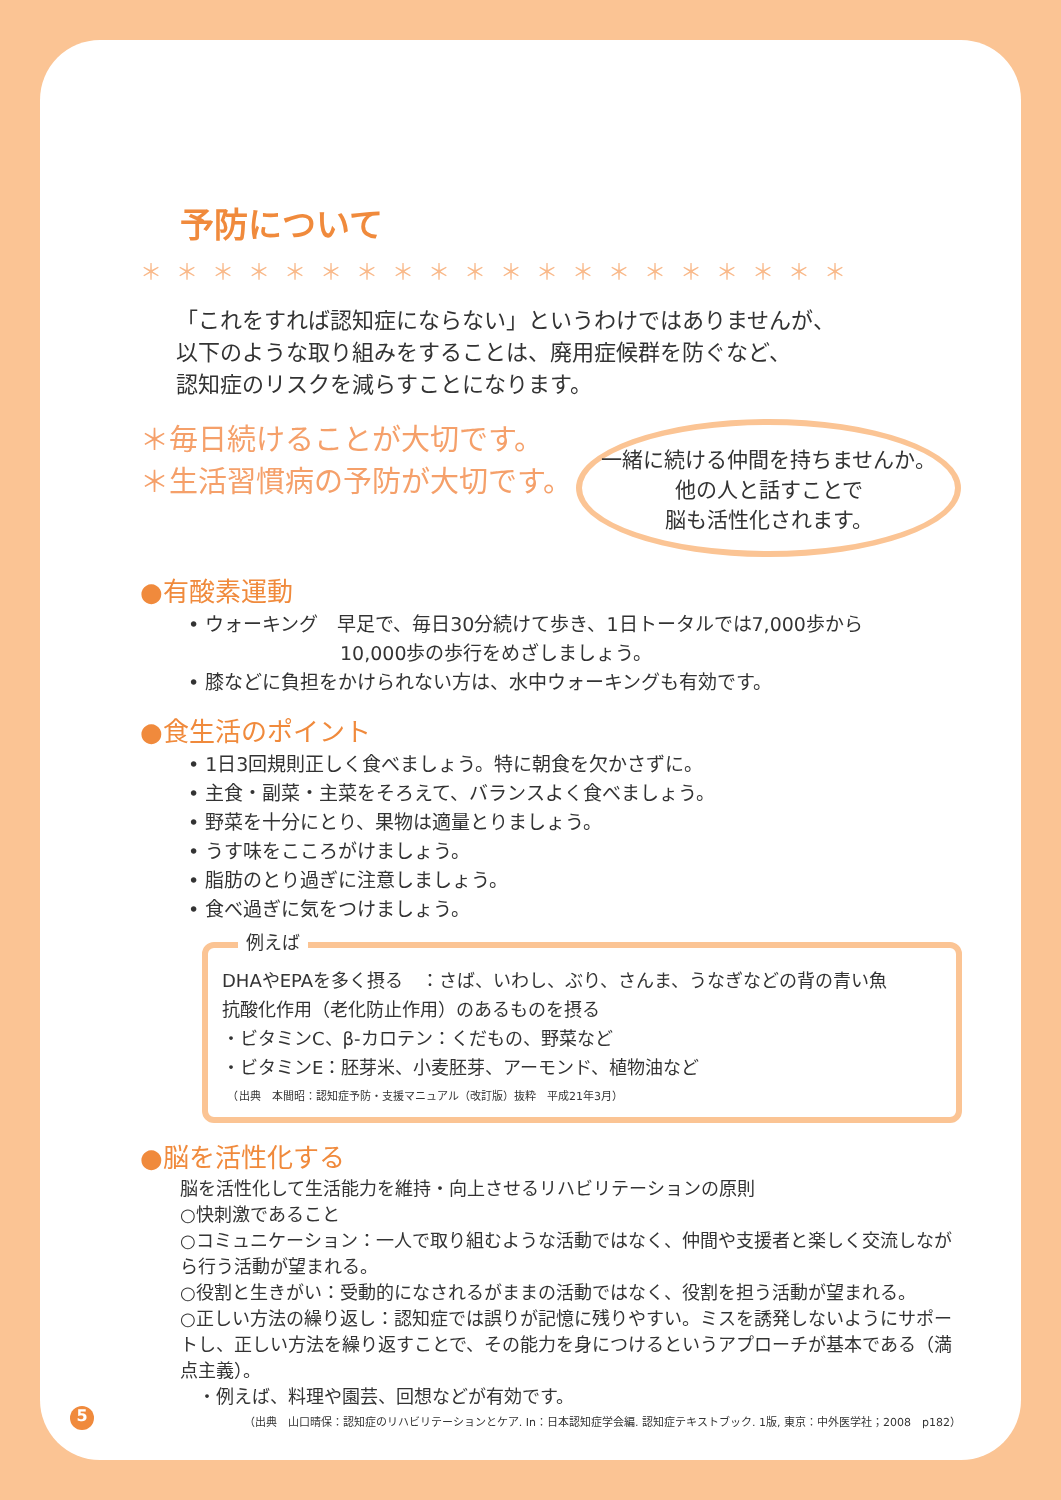予防について
＊＊＊＊＊＊＊＊＊＊＊＊＊＊＊＊＊＊＊＊
「これをすれば認知症にならない」というわけではありませんが、
以下のような取り組みをすることは、廃用症候群を防ぐなど、
認知症のリスクを減らすことになります。
＊毎日続けることが大切です。
＊生活習慣病の予防が大切です。
一緒に続ける仲間を持ちませんか。
他の人と話すことで
脳も活性化されます。
●有酸素運動
• ウォーキング　早足で、毎日30分続けて歩き、1日トータルでは7,000歩から
　　　　　　　　10,000歩の歩行をめざしましょう。
• 膝などに負担をかけられない方は、水中ウォーキングも有効です。
●食生活のポイント
• 1日3回規則正しく食べましょう。特に朝食を欠かさずに。
• 主食・副菜・主菜をそろえて、バランスよく食べましょう。
• 野菜を十分にとり、果物は適量とりましょう。
• うす味をこころがけましょう。
• 脂肪のとり過ぎに注意しましょう。
• 食べ過ぎに気をつけましょう。
例えば
DHAやEPAを多く摂る　：さば、いわし、ぶり、さんま、うなぎなどの背の青い魚
抗酸化作用（老化防止作用）のあるものを摂る
・ビタミンC、β-カロテン：くだもの、野菜など
・ビタミンE：胚芽米、小麦胚芽、アーモンド、植物油など
　（出典　本間昭：認知症予防・支援マニュアル（改訂版）抜粋　平成21年3月）
●脳を活性化する
脳を活性化して生活能力を維持・向上させるリハビリテーションの原則
○快刺激であること
○コミュニケーション：一人で取り組むような活動ではなく、仲間や支援者と楽しく交流しながら行う活動が望まれる。
○役割と生きがい：受動的になされるがままの活動ではなく、役割を担う活動が望まれる。
○正しい方法の繰り返し：認知症では誤りが記憶に残りやすい。ミスを誘発しないようにサポートし、正しい方法を繰り返すことで、その能力を身につけるというアプローチが基本である（満点主義）。
　・例えば、料理や園芸、回想などが有効です。
（出典　山口晴保：認知症のリハビリテーションとケア. In：日本認知症学会編. 認知症テキストブック. 1版, 東京：中外医学社；2008　p182）
5